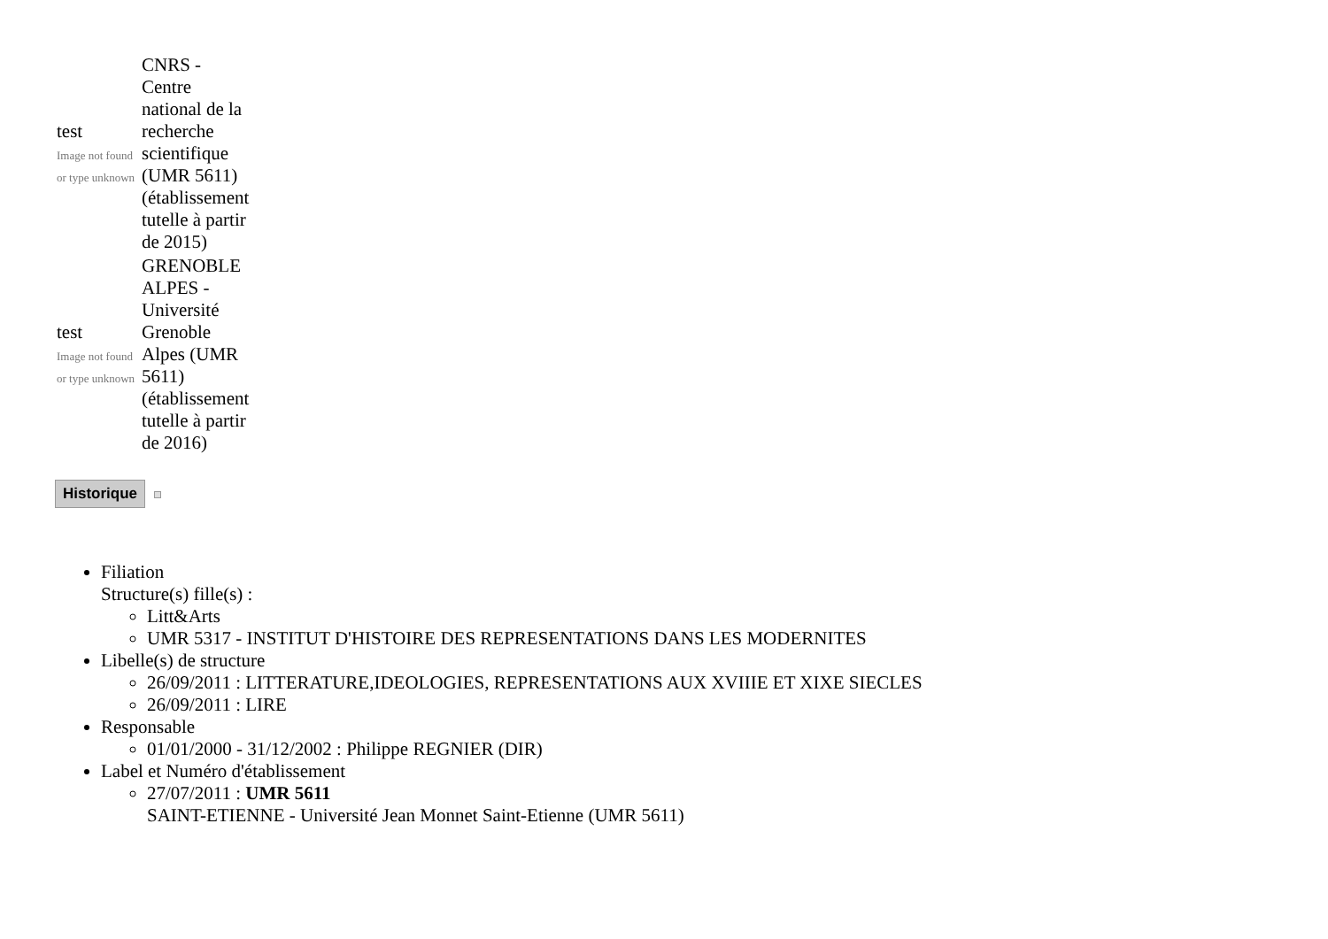| test Image not found or type unknown | CNRS - Centre national de la recherche scientifique (UMR 5611) (établissement tutelle à partir de 2015) |
| test Image not found or type unknown | GRENOBLE ALPES - Université Grenoble Alpes (UMR 5611) (établissement tutelle à partir de 2016) |
Historique
Filiation
Structure(s) fille(s) :
Litt&Arts
UMR 5317 - INSTITUT D'HISTOIRE DES REPRESENTATIONS DANS LES MODERNITES
Libelle(s) de structure
26/09/2011 : LITTERATURE,IDEOLOGIES, REPRESENTATIONS AUX XVIIIE ET XIXE SIECLES
26/09/2011 : LIRE
Responsable
01/01/2000 - 31/12/2002 : Philippe REGNIER (DIR)
Label et Numéro d'établissement
27/07/2011 : UMR 5611
SAINT-ETIENNE - Université Jean Monnet Saint-Etienne (UMR 5611)